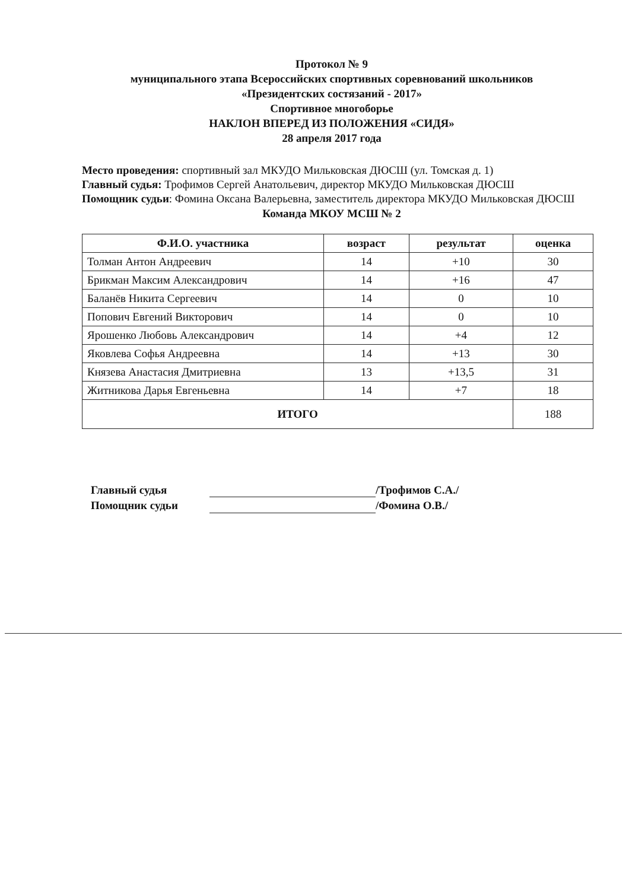Протокол № 9
муниципального этапа Всероссийских спортивных соревнований школьников
«Президентских состязаний - 2017»
Спортивное многоборье
НАКЛОН ВПЕРЕД ИЗ ПОЛОЖЕНИЯ «СИДЯ»
28 апреля 2017 года
Место проведения: спортивный зал МКУДО Мильковская ДЮСШ (ул. Томская д. 1)
Главный судья: Трофимов Сергей Анатольевич, директор МКУДО Мильковская ДЮСШ
Помощник судьи: Фомина Оксана Валерьевна, заместитель директора МКУДО Мильковская ДЮСШ
Команда МКОУ МСШ № 2
| Ф.И.О. участника | возраст | результат | оценка |
| --- | --- | --- | --- |
| Толман Антон Андреевич | 14 | +10 | 30 |
| Брикман Максим Александрович | 14 | +16 | 47 |
| Баланёв Никита Сергеевич | 14 | 0 | 10 |
| Попович Евгений Викторович | 14 | 0 | 10 |
| Ярошенко Любовь Александрович | 14 | +4 | 12 |
| Яковлева Софья Андреевна | 14 | +13 | 30 |
| Князева Анастасия Дмитриевна | 13 | +13,5 | 31 |
| Житникова Дарья Евгеньевна | 14 | +7 | 18 |
| ИТОГО | | | 188 |
Главный судья
Помощник судьи
/Трофимов С.А./
/Фомина О.В./